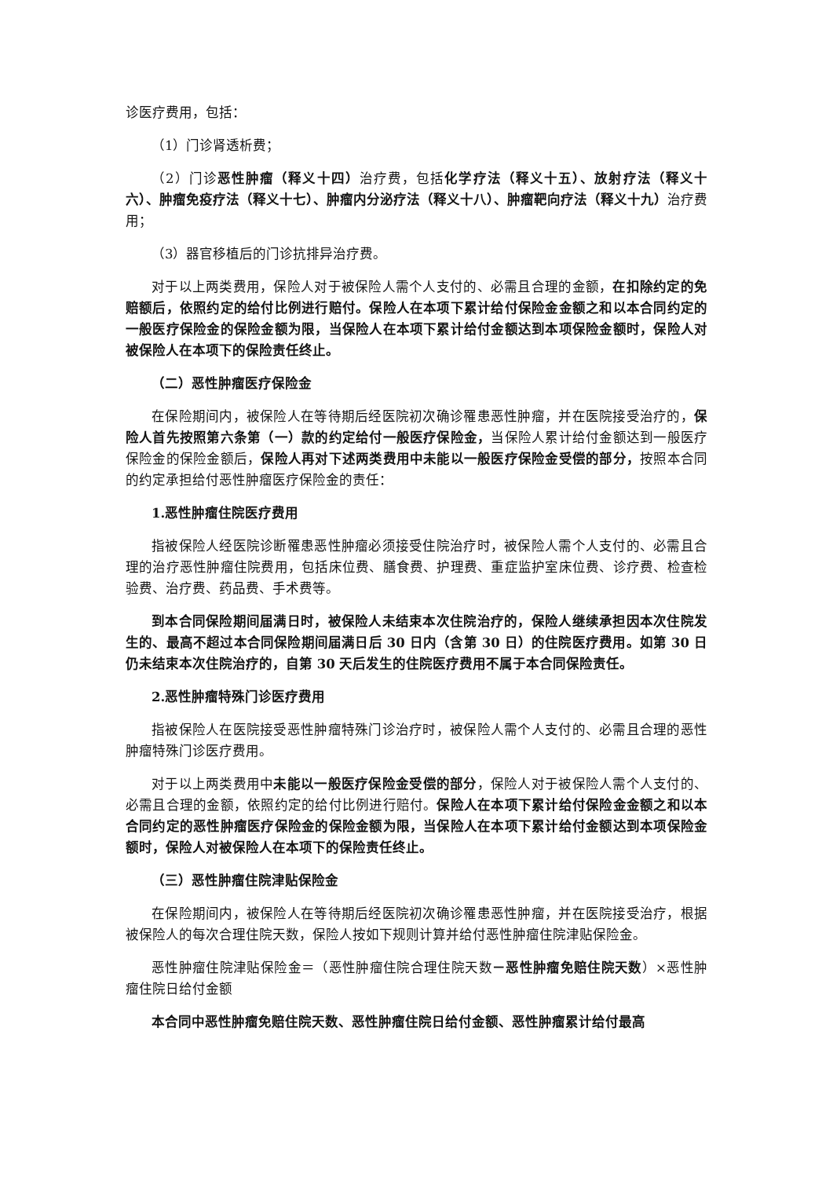诊医疗费用，包括：
（1）门诊肾透析费；
（2）门诊恶性肿瘤（释义十四）治疗费，包括化学疗法（释义十五）、放射疗法（释义十六）、肿瘤免疫疗法（释义十七）、肿瘤内分泌疗法（释义十八）、肿瘤靶向疗法（释义十九）治疗费用；
（3）器官移植后的门诊抗排异治疗费。
对于以上两类费用，保险人对于被保险人需个人支付的、必需且合理的金额，在扣除约定的免赔额后，依照约定的给付比例进行赔付。保险人在本项下累计给付保险金金额之和以本合同约定的一般医疗保险金的保险金额为限，当保险人在本项下累计给付金额达到本项保险金额时，保险人对被保险人在本项下的保险责任终止。
（二）恶性肿瘤医疗保险金
在保险期间内，被保险人在等待期后经医院初次确诊罹患恶性肿瘤，并在医院接受治疗的，保险人首先按照第六条第（一）款的约定给付一般医疗保险金，当保险人累计给付金额达到一般医疗保险金的保险金额后，保险人再对下述两类费用中未能以一般医疗保险金受偿的部分，按照本合同的约定承担给付恶性肿瘤医疗保险金的责任：
1.恶性肿瘤住院医疗费用
指被保险人经医院诊断罹患恶性肿瘤必须接受住院治疗时，被保险人需个人支付的、必需且合理的治疗恶性肿瘤住院费用，包括床位费、膳食费、护理费、重症监护室床位费、诊疗费、检查检验费、治疗费、药品费、手术费等。
到本合同保险期间届满日时，被保险人未结束本次住院治疗的，保险人继续承担因本次住院发生的、最高不超过本合同保险期间届满日后 30 日内（含第 30 日）的住院医疗费用。如第 30 日仍未结束本次住院治疗的，自第 30 天后发生的住院医疗费用不属于本合同保险责任。
2.恶性肿瘤特殊门诊医疗费用
指被保险人在医院接受恶性肿瘤特殊门诊治疗时，被保险人需个人支付的、必需且合理的恶性肿瘤特殊门诊医疗费用。
对于以上两类费用中未能以一般医疗保险金受偿的部分，保险人对于被保险人需个人支付的、必需且合理的金额，依照约定的给付比例进行赔付。保险人在本项下累计给付保险金金额之和以本合同约定的恶性肿瘤医疗保险金的保险金额为限，当保险人在本项下累计给付金额达到本项保险金额时，保险人对被保险人在本项下的保险责任终止。
（三）恶性肿瘤住院津贴保险金
在保险期间内，被保险人在等待期后经医院初次确诊罹患恶性肿瘤，并在医院接受治疗，根据被保险人的每次合理住院天数，保险人按如下规则计算并给付恶性肿瘤住院津贴保险金。
恶性肿瘤住院津贴保险金＝（恶性肿瘤住院合理住院天数－恶性肿瘤免赔住院天数）×恶性肿瘤住院日给付金额
本合同中恶性肿瘤免赔住院天数、恶性肿瘤住院日给付金额、恶性肿瘤累计给付最高